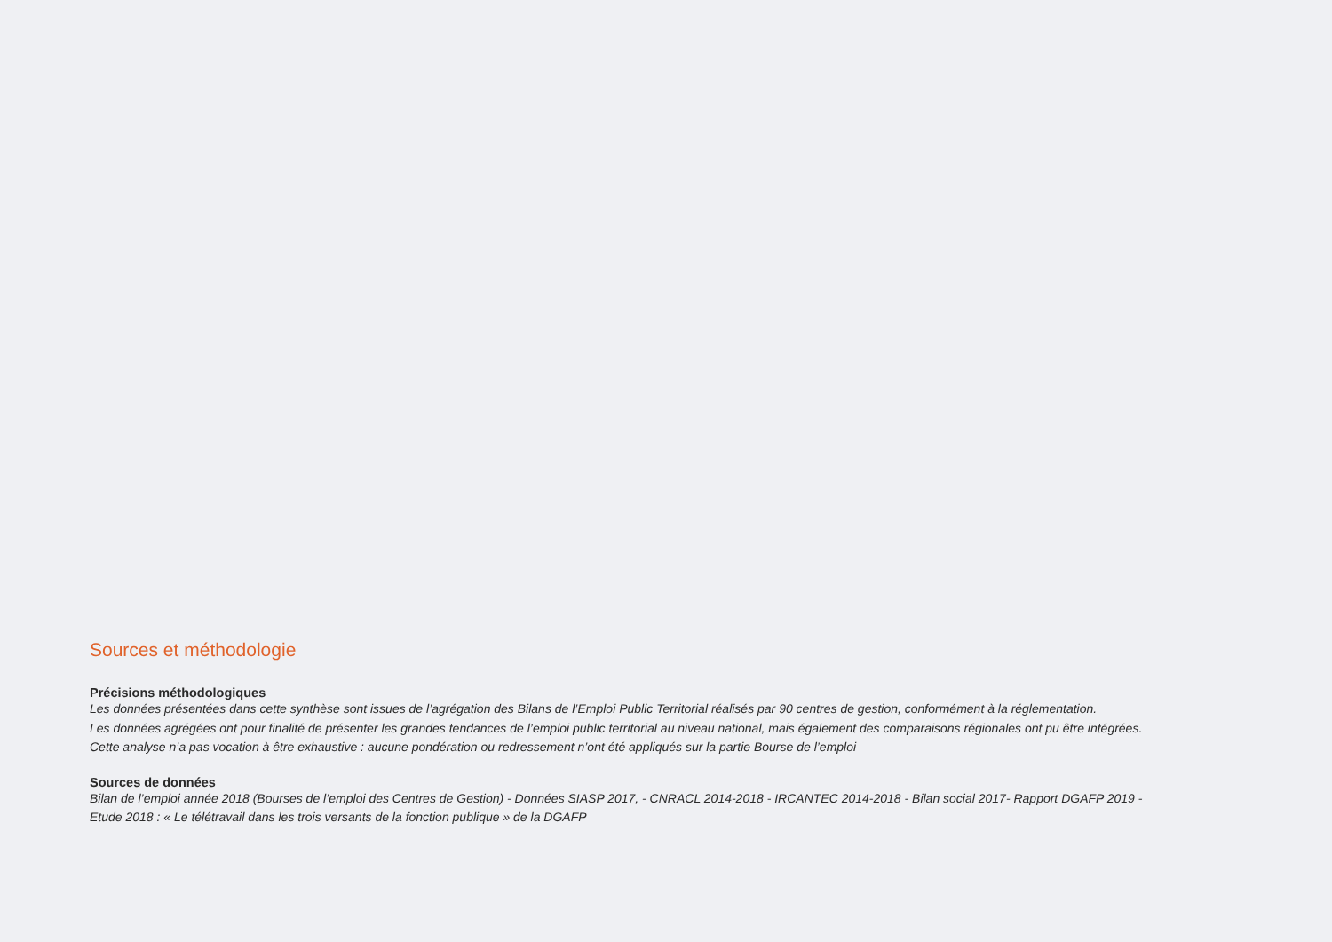Sources et méthodologie
Précisions méthodologiques
Les données présentées dans cette synthèse sont issues de l’agrégation des Bilans de l’Emploi Public Territorial réalisés par 90 centres de gestion, conformément à la réglementation.
Les données agrégées ont pour finalité de présenter les grandes tendances de l’emploi public territorial au niveau national, mais également des comparaisons régionales ont pu être intégrées.
Cette analyse n’a pas vocation à être exhaustive : aucune pondération ou redressement n’ont été appliqués sur la partie Bourse de l’emploi
Sources de données
Bilan de l’emploi année 2018 (Bourses de l’emploi des Centres de Gestion) - Données SIASP 2017, - CNRACL 2014-2018 - IRCANTEC 2014-2018 - Bilan social 2017- Rapport DGAFP 2019 -
Etude 2018 : « Le télétravail dans les trois versants de la fonction publique » de la DGAFP